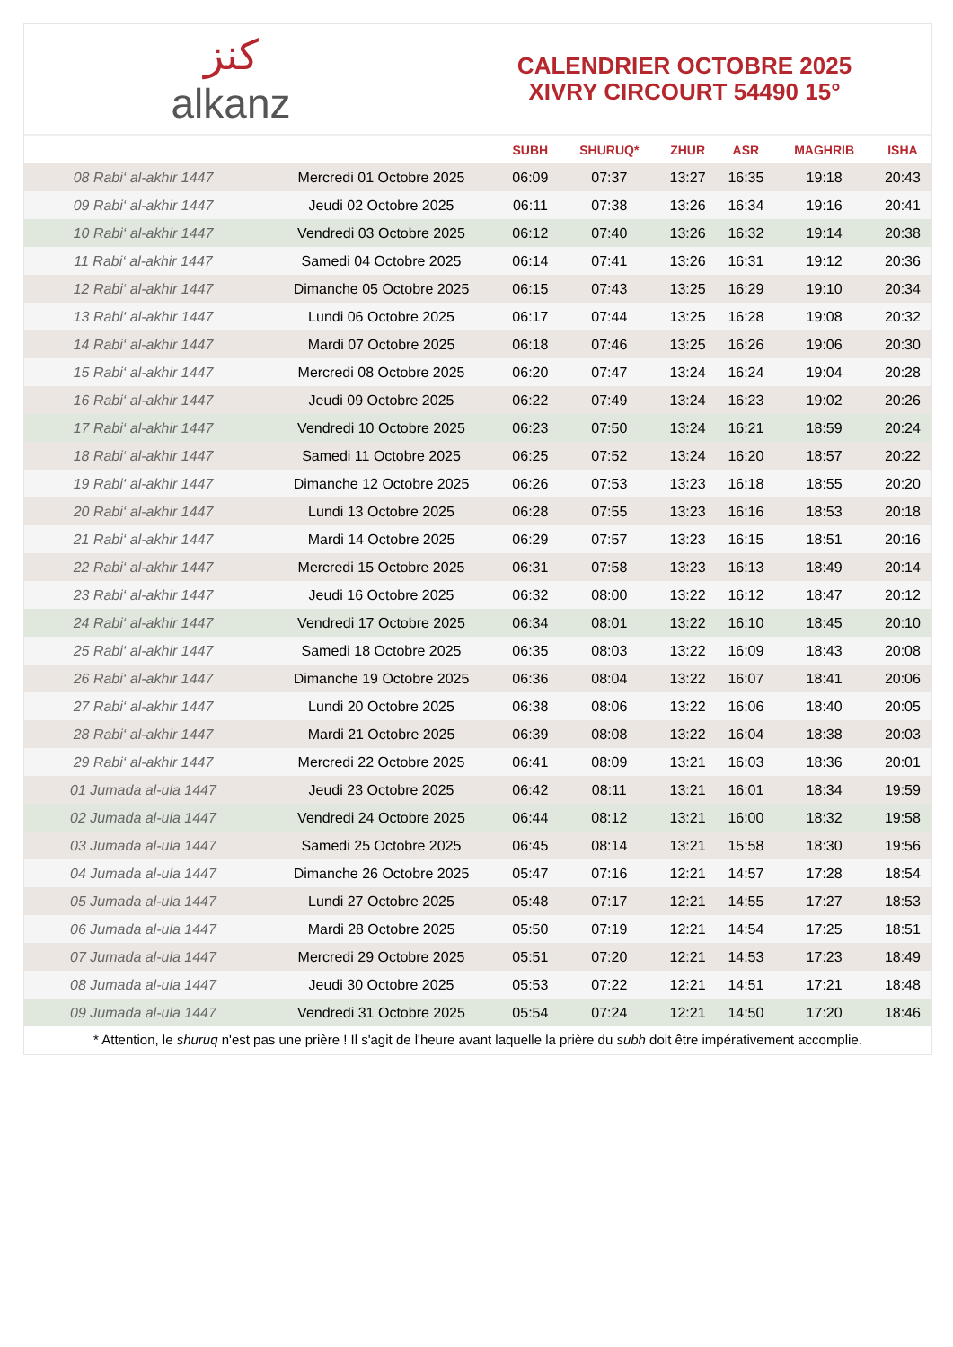ﻛﻨﺰ
alkanz
CALENDRIER OCTOBRE 2025
XIVRY CIRCOURT 54490 15°
| | | SUBH | SHURUQ* | ZHUR | ASR | MAGHRIB | ISHA |
| --- | --- | --- | --- | --- | --- | --- | --- |
| 08 Rabi‘ al-akhir 1447 | Mercredi 01 Octobre 2025 | 06:09 | 07:37 | 13:27 | 16:35 | 19:18 | 20:43 |
| 09 Rabi‘ al-akhir 1447 | Jeudi 02 Octobre 2025 | 06:11 | 07:38 | 13:26 | 16:34 | 19:16 | 20:41 |
| 10 Rabi‘ al-akhir 1447 | Vendredi 03 Octobre 2025 | 06:12 | 07:40 | 13:26 | 16:32 | 19:14 | 20:38 |
| 11 Rabi‘ al-akhir 1447 | Samedi 04 Octobre 2025 | 06:14 | 07:41 | 13:26 | 16:31 | 19:12 | 20:36 |
| 12 Rabi‘ al-akhir 1447 | Dimanche 05 Octobre 2025 | 06:15 | 07:43 | 13:25 | 16:29 | 19:10 | 20:34 |
| 13 Rabi‘ al-akhir 1447 | Lundi 06 Octobre 2025 | 06:17 | 07:44 | 13:25 | 16:28 | 19:08 | 20:32 |
| 14 Rabi‘ al-akhir 1447 | Mardi 07 Octobre 2025 | 06:18 | 07:46 | 13:25 | 16:26 | 19:06 | 20:30 |
| 15 Rabi‘ al-akhir 1447 | Mercredi 08 Octobre 2025 | 06:20 | 07:47 | 13:24 | 16:24 | 19:04 | 20:28 |
| 16 Rabi‘ al-akhir 1447 | Jeudi 09 Octobre 2025 | 06:22 | 07:49 | 13:24 | 16:23 | 19:02 | 20:26 |
| 17 Rabi‘ al-akhir 1447 | Vendredi 10 Octobre 2025 | 06:23 | 07:50 | 13:24 | 16:21 | 18:59 | 20:24 |
| 18 Rabi‘ al-akhir 1447 | Samedi 11 Octobre 2025 | 06:25 | 07:52 | 13:24 | 16:20 | 18:57 | 20:22 |
| 19 Rabi‘ al-akhir 1447 | Dimanche 12 Octobre 2025 | 06:26 | 07:53 | 13:23 | 16:18 | 18:55 | 20:20 |
| 20 Rabi‘ al-akhir 1447 | Lundi 13 Octobre 2025 | 06:28 | 07:55 | 13:23 | 16:16 | 18:53 | 20:18 |
| 21 Rabi‘ al-akhir 1447 | Mardi 14 Octobre 2025 | 06:29 | 07:57 | 13:23 | 16:15 | 18:51 | 20:16 |
| 22 Rabi‘ al-akhir 1447 | Mercredi 15 Octobre 2025 | 06:31 | 07:58 | 13:23 | 16:13 | 18:49 | 20:14 |
| 23 Rabi‘ al-akhir 1447 | Jeudi 16 Octobre 2025 | 06:32 | 08:00 | 13:22 | 16:12 | 18:47 | 20:12 |
| 24 Rabi‘ al-akhir 1447 | Vendredi 17 Octobre 2025 | 06:34 | 08:01 | 13:22 | 16:10 | 18:45 | 20:10 |
| 25 Rabi‘ al-akhir 1447 | Samedi 18 Octobre 2025 | 06:35 | 08:03 | 13:22 | 16:09 | 18:43 | 20:08 |
| 26 Rabi‘ al-akhir 1447 | Dimanche 19 Octobre 2025 | 06:36 | 08:04 | 13:22 | 16:07 | 18:41 | 20:06 |
| 27 Rabi‘ al-akhir 1447 | Lundi 20 Octobre 2025 | 06:38 | 08:06 | 13:22 | 16:06 | 18:40 | 20:05 |
| 28 Rabi‘ al-akhir 1447 | Mardi 21 Octobre 2025 | 06:39 | 08:08 | 13:22 | 16:04 | 18:38 | 20:03 |
| 29 Rabi‘ al-akhir 1447 | Mercredi 22 Octobre 2025 | 06:41 | 08:09 | 13:21 | 16:03 | 18:36 | 20:01 |
| 01 Jumada al-ula 1447 | Jeudi 23 Octobre 2025 | 06:42 | 08:11 | 13:21 | 16:01 | 18:34 | 19:59 |
| 02 Jumada al-ula 1447 | Vendredi 24 Octobre 2025 | 06:44 | 08:12 | 13:21 | 16:00 | 18:32 | 19:58 |
| 03 Jumada al-ula 1447 | Samedi 25 Octobre 2025 | 06:45 | 08:14 | 13:21 | 15:58 | 18:30 | 19:56 |
| 04 Jumada al-ula 1447 | Dimanche 26 Octobre 2025 | 05:47 | 07:16 | 12:21 | 14:57 | 17:28 | 18:54 |
| 05 Jumada al-ula 1447 | Lundi 27 Octobre 2025 | 05:48 | 07:17 | 12:21 | 14:55 | 17:27 | 18:53 |
| 06 Jumada al-ula 1447 | Mardi 28 Octobre 2025 | 05:50 | 07:19 | 12:21 | 14:54 | 17:25 | 18:51 |
| 07 Jumada al-ula 1447 | Mercredi 29 Octobre 2025 | 05:51 | 07:20 | 12:21 | 14:53 | 17:23 | 18:49 |
| 08 Jumada al-ula 1447 | Jeudi 30 Octobre 2025 | 05:53 | 07:22 | 12:21 | 14:51 | 17:21 | 18:48 |
| 09 Jumada al-ula 1447 | Vendredi 31 Octobre 2025 | 05:54 | 07:24 | 12:21 | 14:50 | 17:20 | 18:46 |
* Attention, le shuruq n'est pas une prière ! Il s'agit de l'heure avant laquelle la prière du subh doit être impérativement accomplie.